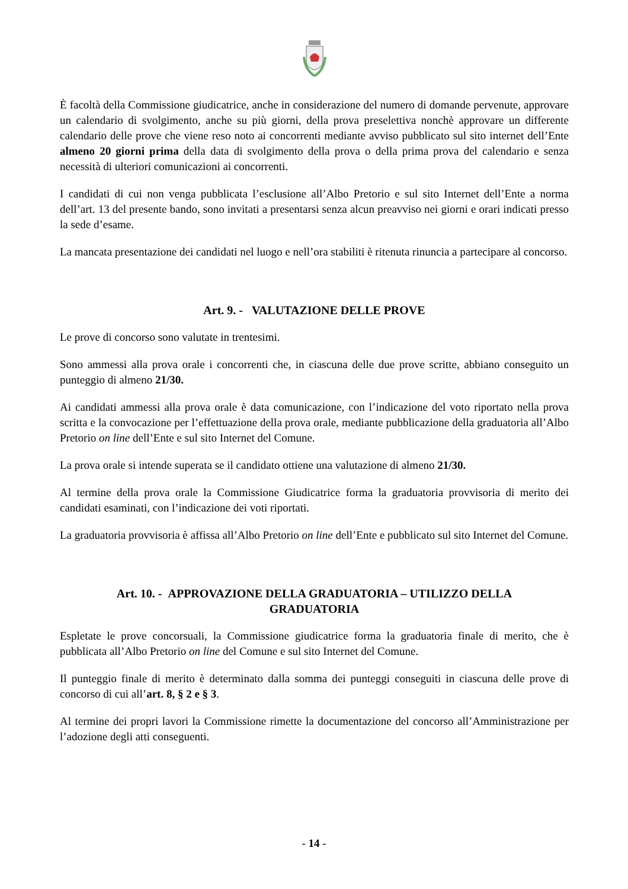È facoltà della Commissione giudicatrice, anche in considerazione del numero di domande pervenute, approvare un calendario di svolgimento, anche su più giorni, della prova preselettiva nonchè approvare un differente calendario delle prove che viene reso noto ai concorrenti mediante avviso pubblicato sul sito internet dell’Ente almeno 20 giorni prima della data di svolgimento della prova o della prima prova del calendario e senza necessità di ulteriori comunicazioni ai concorrenti.
I candidati di cui non venga pubblicata l’esclusione all’Albo Pretorio e sul sito Internet dell’Ente a norma dell’art. 13 del presente bando, sono invitati a presentarsi senza alcun preavviso nei giorni e orari indicati presso la sede d’esame.
La mancata presentazione dei candidati nel luogo e nell’ora stabiliti è ritenuta rinuncia a partecipare al concorso.
Art. 9. - VALUTAZIONE DELLE PROVE
Le prove di concorso sono valutate in trentesimi.
Sono ammessi alla prova orale i concorrenti che, in ciascuna delle due prove scritte, abbiano conseguito un punteggio di almeno 21/30.
Ai candidati ammessi alla prova orale è data comunicazione, con l’indicazione del voto riportato nella prova scritta e la convocazione per l’effettuazione della prova orale, mediante pubblicazione della graduatoria all’Albo Pretorio on line dell’Ente e sul sito Internet del Comune.
La prova orale si intende superata se il candidato ottiene una valutazione di almeno 21/30.
Al termine della prova orale la Commissione Giudicatrice forma la graduatoria provvisoria di merito dei candidati esaminati, con l’indicazione dei voti riportati.
La graduatoria provvisoria è affissa all’Albo Pretorio on line dell’Ente e pubblicato sul sito Internet del Comune.
Art. 10. - APPROVAZIONE DELLA GRADUATORIA – UTILIZZO DELLA
GRADUATORIA
Espletate le prove concorsuali, la Commissione giudicatrice forma la graduatoria finale di merito, che è pubblicata all’Albo Pretorio on line del Comune e sul sito Internet del Comune.
Il punteggio finale di merito è determinato dalla somma dei punteggi conseguiti in ciascuna delle prove di concorso di cui all’art. 8, § 2 e § 3.
Al termine dei propri lavori la Commissione rimette la documentazione del concorso all’Amministrazione per l’adozione degli atti conseguenti.
- 14 -